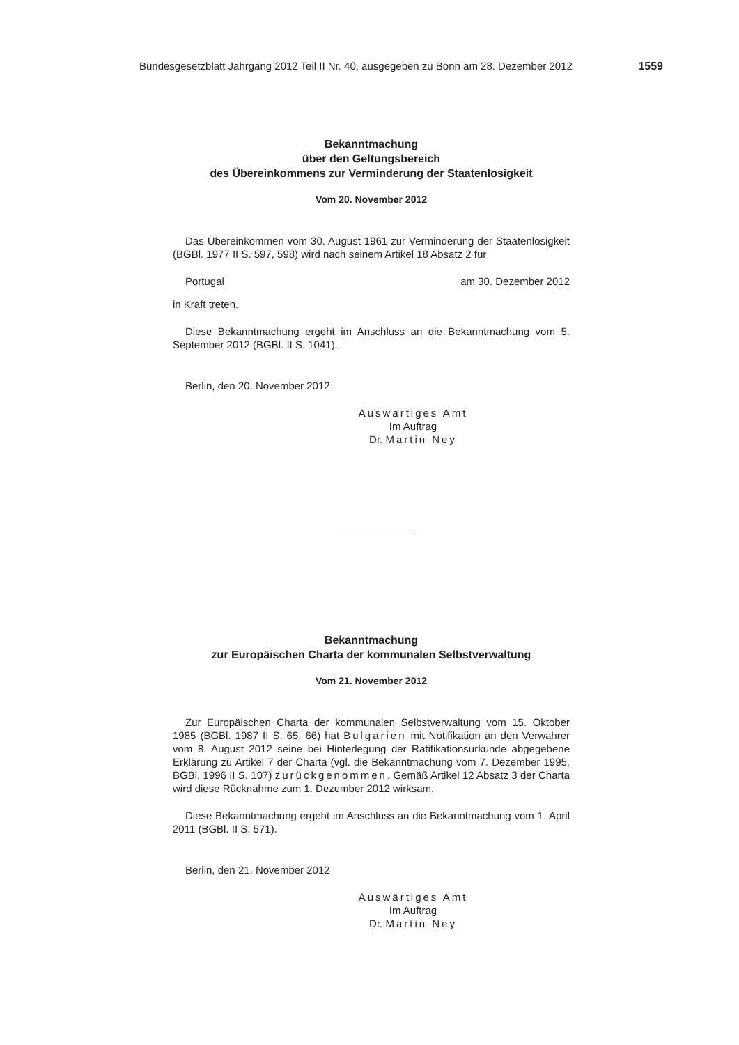Bundesgesetzblatt Jahrgang 2012 Teil II Nr. 40, ausgegeben zu Bonn am 28. Dezember 2012 1559
Bekanntmachung
über den Geltungsbereich
des Übereinkommens zur Verminderung der Staatenlosigkeit
Vom 20. November 2012
Das Übereinkommen vom 30. August 1961 zur Verminderung der Staaten­losigkeit (BGBl. 1977 II S. 597, 598) wird nach seinem Artikel 18 Absatz 2 für
Portugal am 30. Dezember 2012
in Kraft treten.
Diese Bekanntmachung ergeht im Anschluss an die Bekanntmachung vom 5. September 2012 (BGBl. II S. 1041).
Berlin, den 20. November 2012
Auswärtiges Amt
Im Auftrag
Dr. Martin Ney
Bekanntmachung
zur Europäischen Charta der kommunalen Selbstverwaltung
Vom 21. November 2012
Zur Europäischen Charta der kommunalen Selbstverwaltung vom 15. Oktober 1985 (BGBl. 1987 II S. 65, 66) hat Bulgarien mit Notifikation an den Verwah­rer vom 8. August 2012 seine bei Hinterlegung der Ratifikationsurkunde abge­gebene Erklärung zu Artikel 7 der Charta (vgl. die Bekanntmachung vom 7. De­zember 1995, BGBl. 1996 II S. 107) zurückgenommen. Gemäß Artikel 12 Absatz 3 der Charta wird diese Rücknahme zum 1. Dezember 2012 wirksam.
Diese Bekanntmachung ergeht im Anschluss an die Bekanntmachung vom 1. April 2011 (BGBl. II S. 571).
Berlin, den 21. November 2012
Auswärtiges Amt
Im Auftrag
Dr. Martin Ney